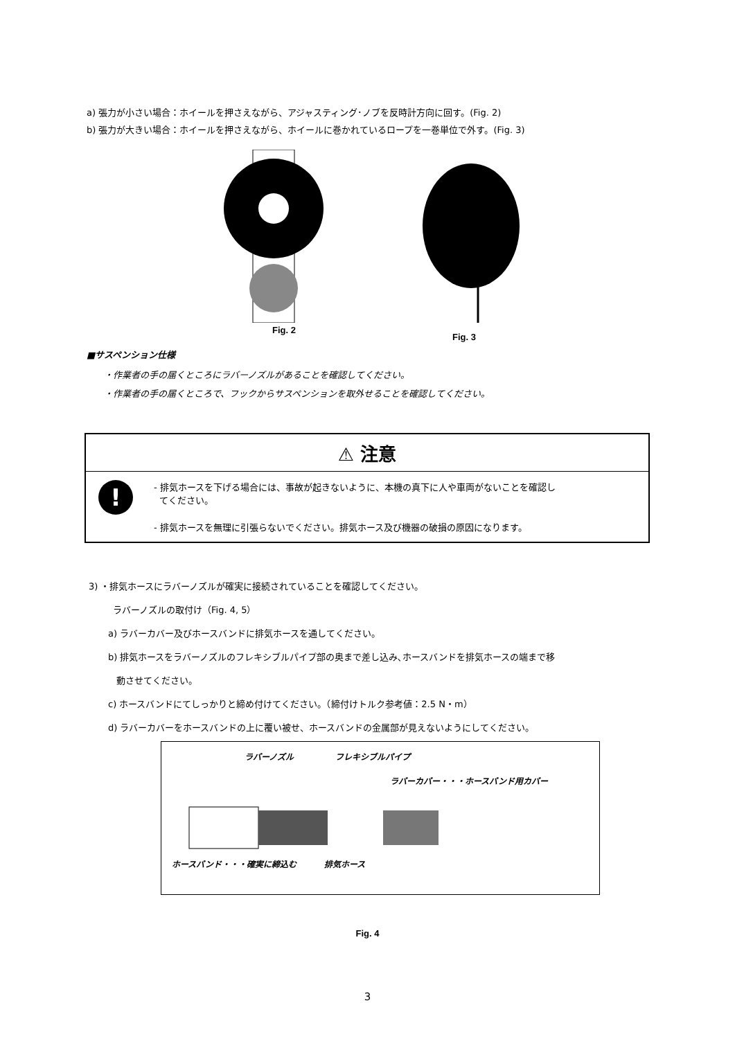a) 張力が小さい場合：ホイールを押さえながら、アジャスティング･ノブを反時計方向に回す。(Fig. 2)
b) 張力が大きい場合：ホイールを押さえながら、ホイールに巻かれているロープを一巻単位で外す。(Fig. 3)
Fig. 2
Fig. 3
■サスペンション仕様
・作業者の手の届くところにラバーノズルがあることを確認してください。
・作業者の手の届くところで、フックからサスペンションを取外せることを確認してください。
⚠ 注意
!
- 排気ホースを下げる場合には、事故が起きないように、本機の真下に人や車両がないことを確認し
てください。
- 排気ホースを無理に引張らないでください。排気ホース及び機器の破損の原因になります。
3) ・排気ホースにラバーノズルが確実に接続されていることを確認してください。
ラバーノズルの取付け（Fig. 4, 5）
a) ラバーカバー及びホースバンドに排気ホースを通してください。
b) 排気ホースをラバーノズルのフレキシブルパイプ部の奥まで差し込み､ホースバンドを排気ホースの端まで移
動させてください。
c) ホースバンドにてしっかりと締め付けてください。（締付けトルク参考値：2.5 N・m）
d) ラバーカバーをホースバンドの上に覆い被せ、ホースバンドの金属部が見えないようにしてください。
ラバーノズル フレキシブルパイプ
ラバーカバー・・・ホースバンド用カバー
ホースバンド・・・確実に締込む 排気ホース
Fig. 4
3